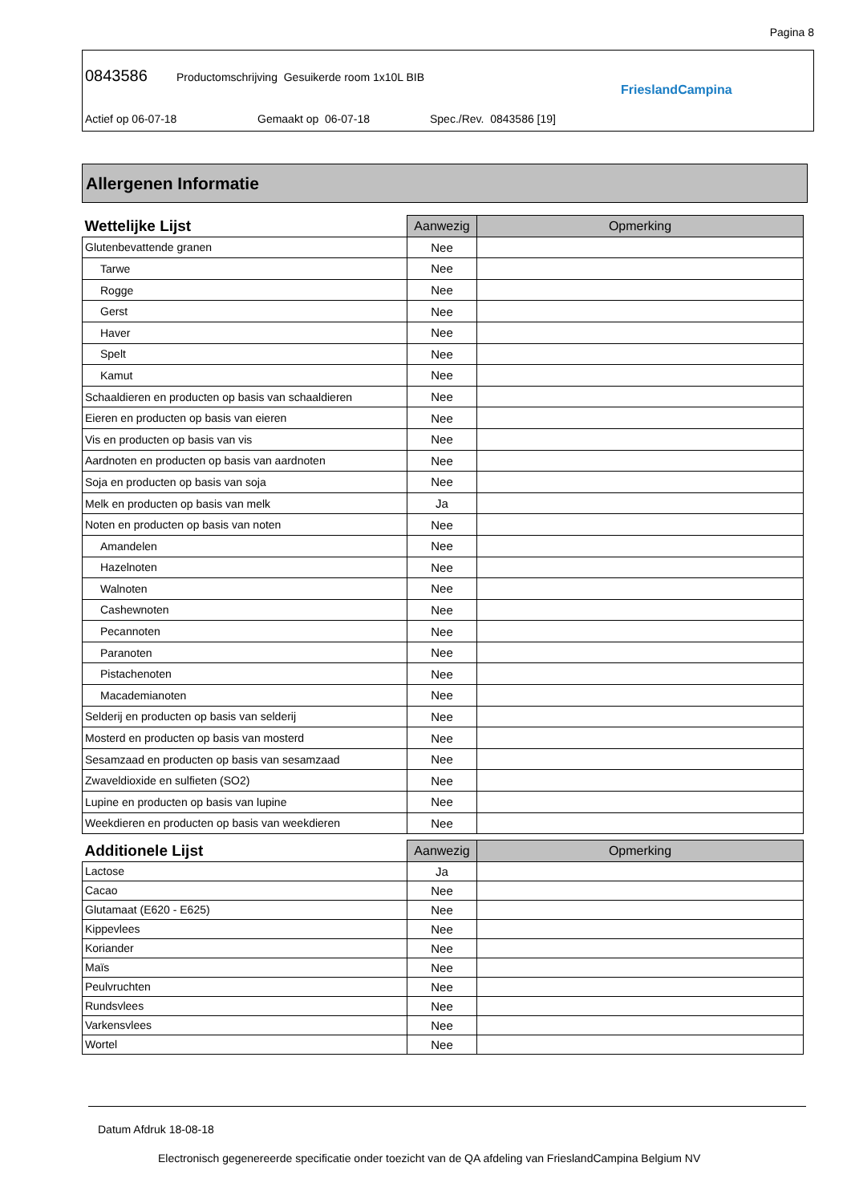Pagina 8
0843586 Productomschrijving Gesuikerde room 1x10L BIB
Actief op 06-07-18 Gemaakt op 06-07-18 Spec./Rev. 0843586 [19]
FrieslandCampina
Allergenen Informatie
| Wettelijke Lijst | Aanwezig | Opmerking |
| --- | --- | --- |
| Glutenbevattende granen | Nee | |
| Tarwe | Nee | |
| Rogge | Nee | |
| Gerst | Nee | |
| Haver | Nee | |
| Spelt | Nee | |
| Kamut | Nee | |
| Schaaldieren en producten op basis van schaaldieren | Nee | |
| Eieren en producten op basis van eieren | Nee | |
| Vis en producten op basis van vis | Nee | |
| Aardnoten en producten op basis van aardnoten | Nee | |
| Soja en producten op basis van soja | Nee | |
| Melk en producten op basis van melk | Ja | |
| Noten en producten op basis van noten | Nee | |
| Amandelen | Nee | |
| Hazelnoten | Nee | |
| Walnoten | Nee | |
| Cashewnoten | Nee | |
| Pecannoten | Nee | |
| Paranoten | Nee | |
| Pistachenoten | Nee | |
| Macademianoten | Nee | |
| Selderij en producten op basis van selderij | Nee | |
| Mosterd en producten op basis van mosterd | Nee | |
| Sesamzaad en producten op basis van sesamzaad | Nee | |
| Zwaveldioxide en sulfieten (SO2) | Nee | |
| Lupine en producten op basis van lupine | Nee | |
| Weekdieren en producten op basis van weekdieren | Nee | |
| Additionele Lijst | Aanwezig | Opmerking |
| --- | --- | --- |
| Lactose | Ja | |
| Cacao | Nee | |
| Glutamaat (E620 - E625) | Nee | |
| Kippevlees | Nee | |
| Koriander | Nee | |
| Maïs | Nee | |
| Peulvruchten | Nee | |
| Rundsvlees | Nee | |
| Varkensvlees | Nee | |
| Wortel | Nee | |
Datum Afdruk 18-08-18
Electronisch gegenereerde specificatie onder toezicht van de QA afdeling van FrieslandCampina Belgium NV